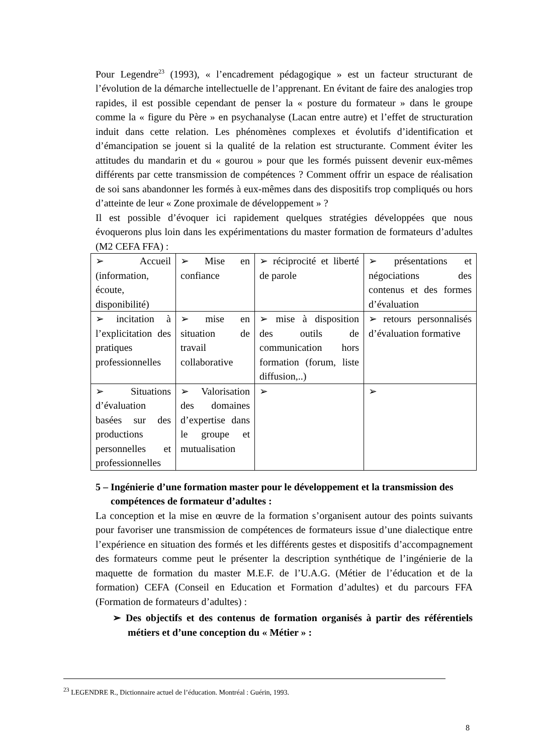Pour Legendre<sup>23</sup> (1993), « l’encadrement pédagogique » est un facteur structurant de l’évolution de la démarche intellectuelle de l’apprenant. En évitant de faire des analogies trop rapides, il est possible cependant de penser la « posture du formateur » dans le groupe comme la « figure du Père » en psychanalyse (Lacan entre autre) et l’effet de structuration induit dans cette relation. Les phénomènes complexes et évolutifs d’identification et d’émancipation se jouent si la qualité de la relation est structurante. Comment éviter les attitudes du mandarin et du « gourou » pour que les formés puissent devenir eux-mêmes différents par cette transmission de compétences ? Comment offrir un espace de réalisation de soi sans abandonner les formés à eux-mêmes dans des dispositifs trop compliqués ou hors d’atteinte de leur « Zone proximale de développement » ?
Il est possible d’évoquer ici rapidement quelques stratégies développées que nous évoquerons plus loin dans les expérimentations du master formation de formateurs d’adultes (M2 CEFA FFA) :
| ➢ Accueil (information, écoute, disponibilité) | ➢ Mise en confiance | ➢ réciprocité et liberté de parole | ➢ présentations et négociations des contenus et des formes d’évaluation |
| ➢ incitation à l’explicitation des pratiques professionnelles | ➢ mise en situation de travail collaborative | ➢ mise à disposition des outils de communication hors formation (forum, liste diffusion,..) | ➢ retours personnalisés d’évaluation formative |
| ➢ Situations d’évaluation basées sur des productions personnelles et professionnelles | ➢ Valorisation des domaines d’expertise dans le groupe et mutualisation | ➢ | ➢ |
5 – Ingénierie d’une formation master pour le développement et la transmission des compétences de formateur d’adultes :
La conception et la mise en œuvre de la formation s’organisent autour des points suivants pour favoriser une transmission de compétences de formateurs issue d’une dialectique entre l’expérience en situation des formés et les différents gestes et dispositifs d’accompagnement des formateurs comme peut le présenter la description synthétique de l’ingénierie de la maquette de formation du master M.E.F. de l’U.A.G. (Métier de l’éducation et de la formation) CEFA (Conseil en Education et Formation d’adultes) et du parcours FFA (Formation de formateurs d’adultes) :
➢ Des objectifs et des contenus de formation organisés à partir des référentiels métiers et d’une conception du « Métier » :
<sup>23</sup> LEGENDRE R., Dictionnaire actuel de l’éducation. Montréal : Guérin, 1993.
8